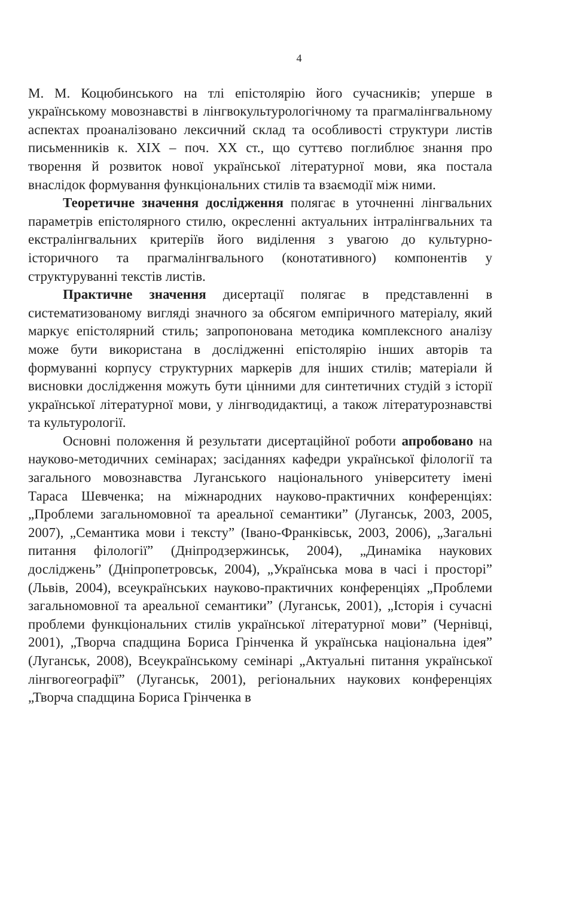4
М. М. Коцюбинського на тлі епістолярію його сучасників; уперше в українському мовознавстві в лінгвокультурологічному та прагмалінгвальному аспектах проаналізовано лексичний склад та особливості структури листів письменників к. XIX – поч. XX ст., що суттєво поглиблює знання про творення й розвиток нової української літературної мови, яка постала внаслідок формування функціональних стилів та взаємодії між ними.
Теоретичне значення дослідження полягає в уточненні лінгвальних параметрів епістолярного стилю, окресленні актуальних інтралінгвальних та екстралінгвальних критеріїв його виділення з увагою до культурно-історичного та прагмалінгвального (конотативного) компонентів у структуруванні текстів листів.
Практичне значення дисертації полягає в представленні в систематизованому вигляді значного за обсягом емпіричного матеріалу, який маркує епістолярний стиль; запропонована методика комплексного аналізу може бути використана в дослідженні епістолярію інших авторів та формуванні корпусу структурних маркерів для інших стилів; матеріали й висновки дослідження можуть бути цінними для синтетичних студій з історії української літературної мови, у лінгводидактиці, а також літературознавстві та культурології.
Основні положення й результати дисертаційної роботи апробовано на науково-методичних семінарах; засіданнях кафедри української філології та загального мовознавства Луганського національного університету імені Тараса Шевченка; на міжнародних науково-практичних конференціях: „Проблеми загальномовної та ареальної семантики” (Луганськ, 2003, 2005, 2007), „Семантика мови і тексту” (Івано-Франківськ, 2003, 2006), „Загальні питання філології” (Дніпродзержинськ, 2004), „Динаміка наукових досліджень” (Дніпропетровськ, 2004), „Українська мова в часі і просторі” (Львів, 2004), всеукраїнських науково-практичних конференціях „Проблеми загальномовної та ареальної семантики” (Луганськ, 2001), „Історія і сучасні проблеми функціональних стилів української літературної мови” (Чернівці, 2001), „Творча спадщина Бориса Грінченка й українська національна ідея” (Луганськ, 2008), Всеукраїнському семінарі „Актуальні питання української лінгвогеографії” (Луганськ, 2001), регіональних наукових конференціях „Творча спадщина Бориса Грінченка в